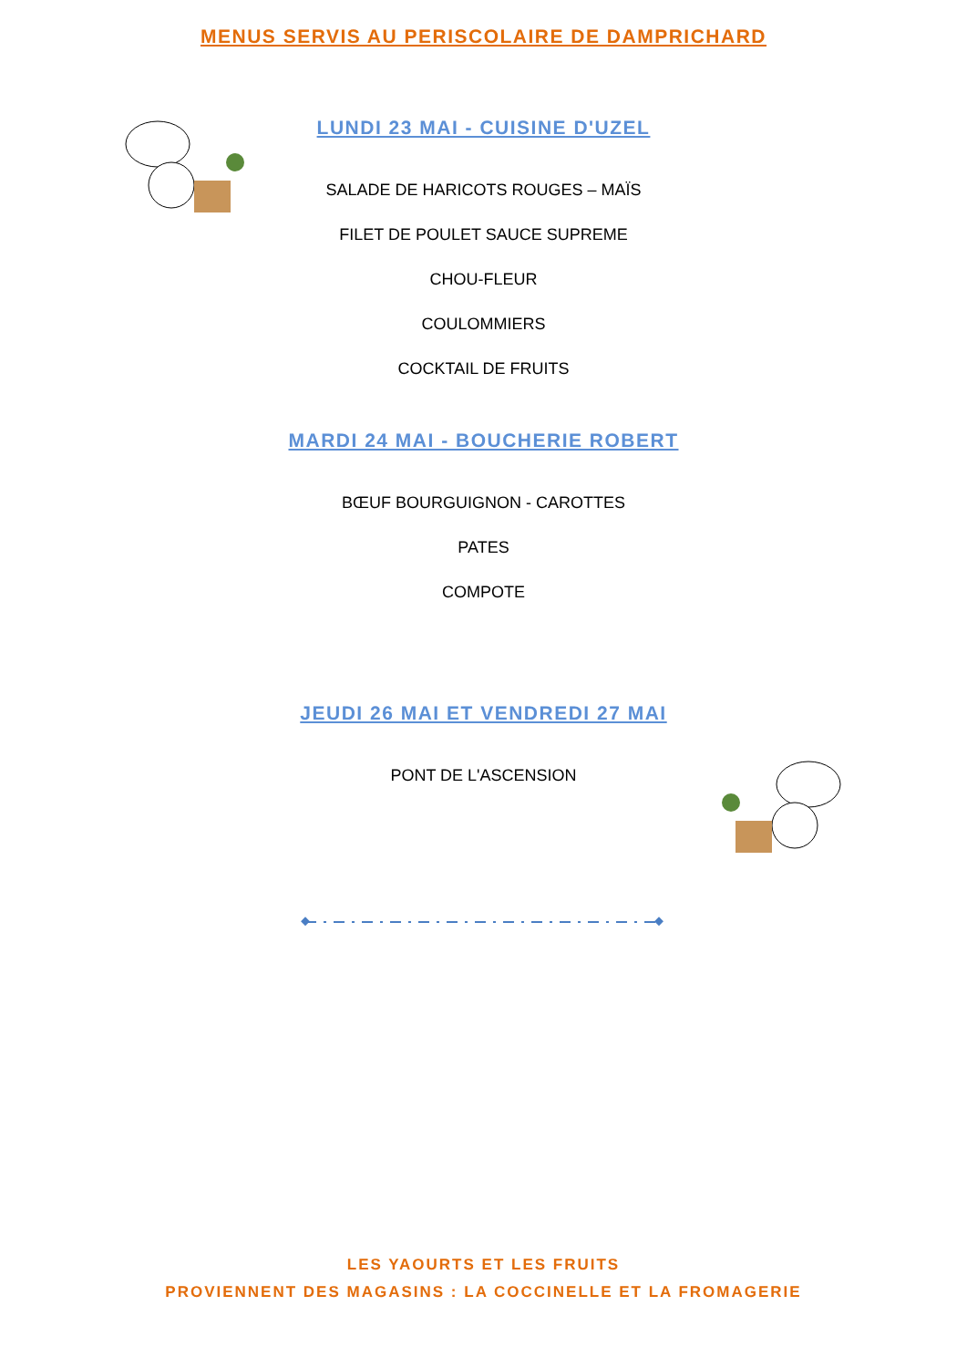MENUS SERVIS AU PERISCOLAIRE DE DAMPRICHARD
LUNDI 23 MAI - CUISINE D'UZEL
SALADE DE HARICOTS ROUGES – MAÏS
FILET DE POULET SAUCE SUPREME
CHOU-FLEUR
COULOMMIERS
COCKTAIL DE FRUITS
MARDI 24 MAI - BOUCHERIE ROBERT
BŒUF BOURGUIGNON - CAROTTES
PATES
COMPOTE
JEUDI 26 MAI ET VENDREDI 27 MAI
PONT DE L'ASCENSION
LES YAOURTS ET LES FRUITS
PROVIENNENT DES MAGASINS : LA COCCINELLE ET LA FROMAGERIE